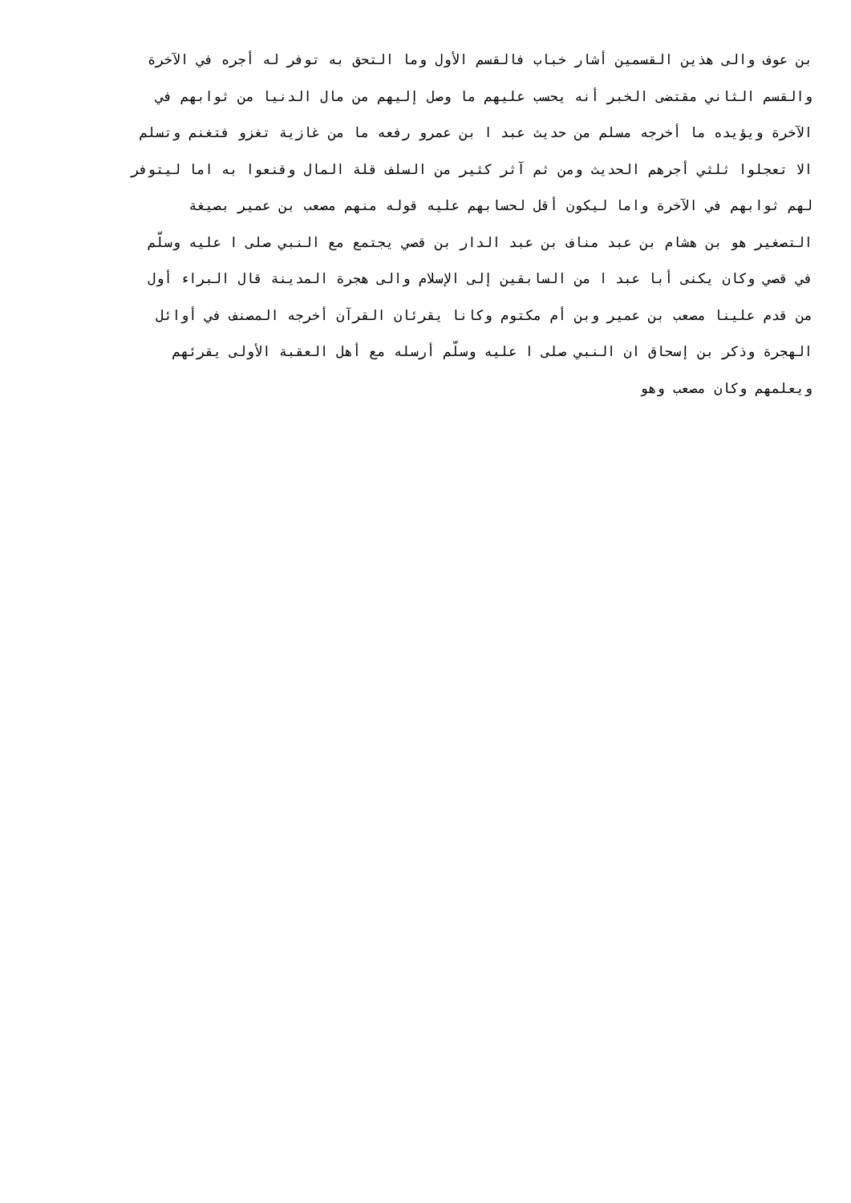بن عوف والى هذين القسمين أشار خباب فالقسم الأول وما التحق به توفر له أجره في الآخرة
والقسم الثاني مقتضى الخبر أنه يحسب عليهم ما وصل إليهم من مال الدنيا من ثوابهم في
الآخرة ويؤيده ما أخرجه مسلم من حديث عبد ا بن عمرو رفعه ما من غازية تغزو فتغنم وتسلم
الا تعجلوا ثلثي أجرهم الحديث ومن ثم آثر كثير من السلف قلة المال وقنعوا به اما ليتوفر
لهم ثوابهم في الآخرة واما ليكون أقل لحسابهم عليه قوله منهم مصعب بن عمير بصيغة
التصغير هو بن هشام بن عبد مناف بن عبد الدار بن قصي يجتمع مع النبي صلى ا عليه وسلّم
في قصي وكان يكنى أبا عبد ا من السابقين إلى الإسلام والى هجرة المدينة قال البراء أول
من قدم علينا مصعب بن عمير وبن أم مكتوم وكانا يقرئان القرآن أخرجه المصنف في أوائل
الهجرة وذكر بن إسحاق ان النبي صلى ا عليه وسلّم أرسله مع أهل العقبة الأولى يقرئهم
ويعلمهم وكان مصعب وهو